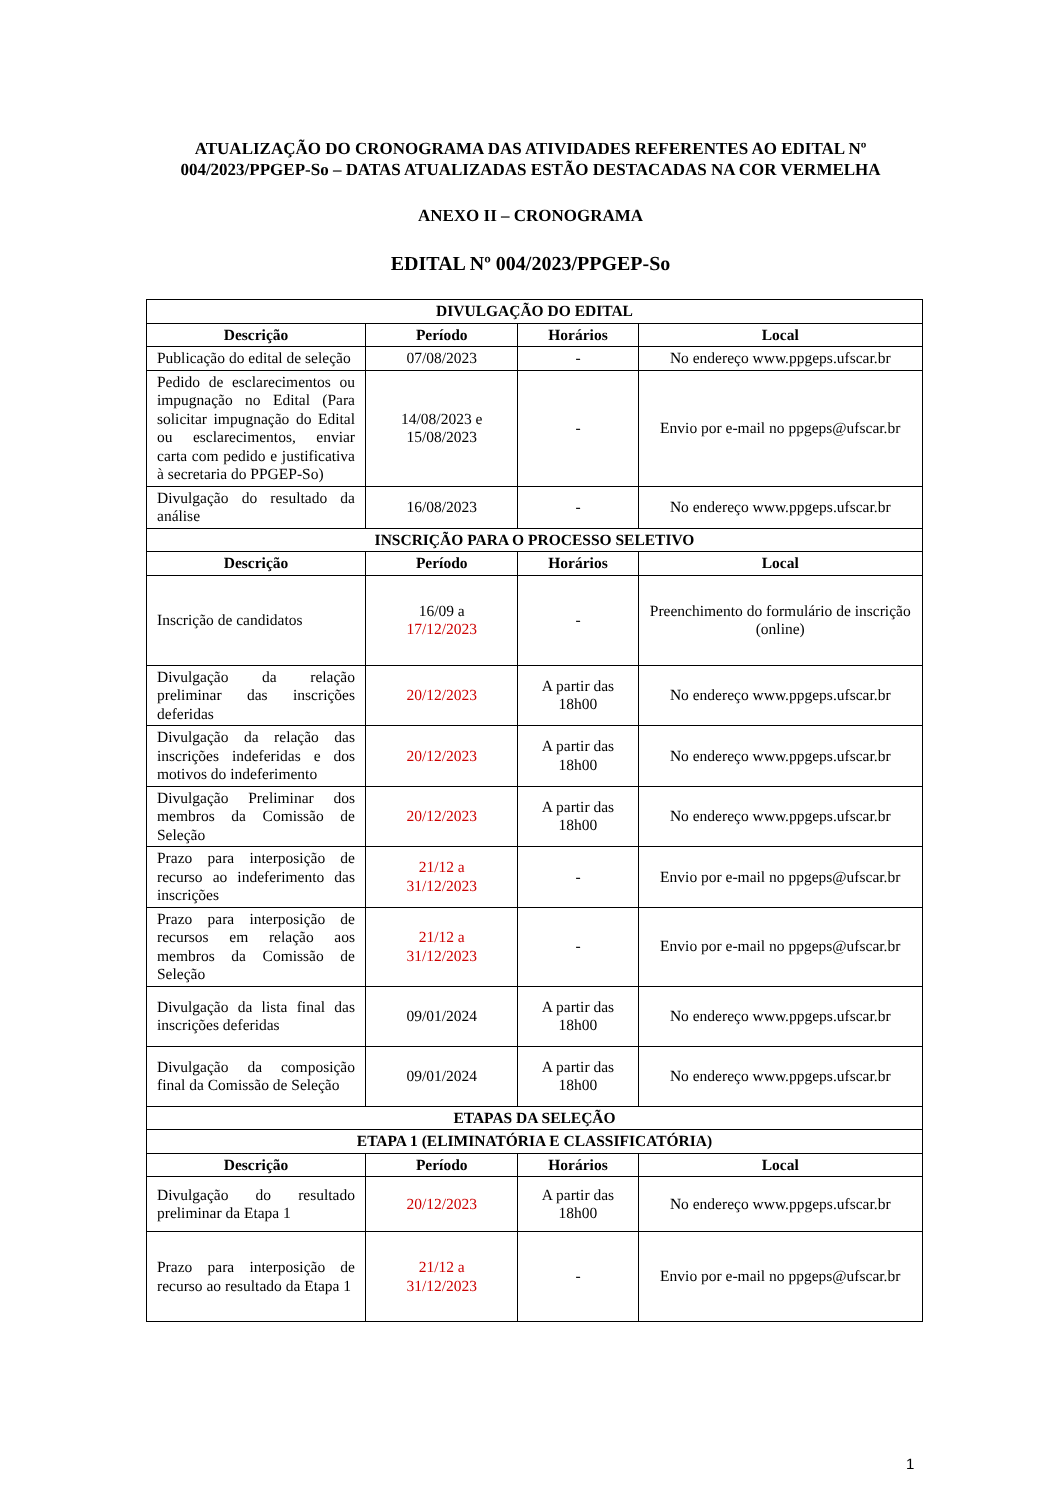ATUALIZAÇÃO DO CRONOGRAMA DAS ATIVIDADES REFERENTES AO EDITAL Nº
004/2023/PPGEP-So – DATAS ATUALIZADAS ESTÃO DESTACADAS NA COR VERMELHA
ANEXO II – CRONOGRAMA
EDITAL Nº 004/2023/PPGEP-So
| DIVULGAÇÃO DO EDITAL | | | |
| --- | --- | --- | --- |
| Descrição | Período | Horários | Local |
| Publicação do edital de seleção | 07/08/2023 | - | No endereço www.ppgeps.ufscar.br |
| Pedido de esclarecimentos ou impugnação no Edital (Para solicitar impugnação do Edital ou esclarecimentos, enviar carta com pedido e justificativa à secretaria do PPGEP-So) | 14/08/2023 e 15/08/2023 | - | Envio por e-mail no ppgeps@ufscar.br |
| Divulgação do resultado da análise | 16/08/2023 | - | No endereço www.ppgeps.ufscar.br |
| INSCRIÇÃO PARA O PROCESSO SELETIVO | | | |
| Descrição | Período | Horários | Local |
| Inscrição de candidatos | 16/09 a 17/12/2023 | - | Preenchimento do formulário de inscrição (online) |
| Divulgação da relação preliminar das inscrições deferidas | 20/12/2023 | A partir das 18h00 | No endereço www.ppgeps.ufscar.br |
| Divulgação da relação das inscrições indeferidas e dos motivos do indeferimento | 20/12/2023 | A partir das 18h00 | No endereço www.ppgeps.ufscar.br |
| Divulgação Preliminar dos membros da Comissão de Seleção | 20/12/2023 | A partir das 18h00 | No endereço www.ppgeps.ufscar.br |
| Prazo para interposição de recurso ao indeferimento das inscrições | 21/12 a 31/12/2023 | - | Envio por e-mail no ppgeps@ufscar.br |
| Prazo para interposição de recursos em relação aos membros da Comissão de Seleção | 21/12 a 31/12/2023 | - | Envio por e-mail no ppgeps@ufscar.br |
| Divulgação da lista final das inscrições deferidas | 09/01/2024 | A partir das 18h00 | No endereço www.ppgeps.ufscar.br |
| Divulgação da composição final da Comissão de Seleção | 09/01/2024 | A partir das 18h00 | No endereço www.ppgeps.ufscar.br |
| ETAPAS DA SELEÇÃO | | | |
| ETAPA 1 (ELIMINATÓRIA E CLASSIFICATÓRIA) | | | |
| Descrição | Período | Horários | Local |
| Divulgação do resultado preliminar da Etapa 1 | 20/12/2023 | A partir das 18h00 | No endereço www.ppgeps.ufscar.br |
| Prazo para interposição de recurso ao resultado da Etapa 1 | 21/12 a 31/12/2023 | - | Envio por e-mail no ppgeps@ufscar.br |
1